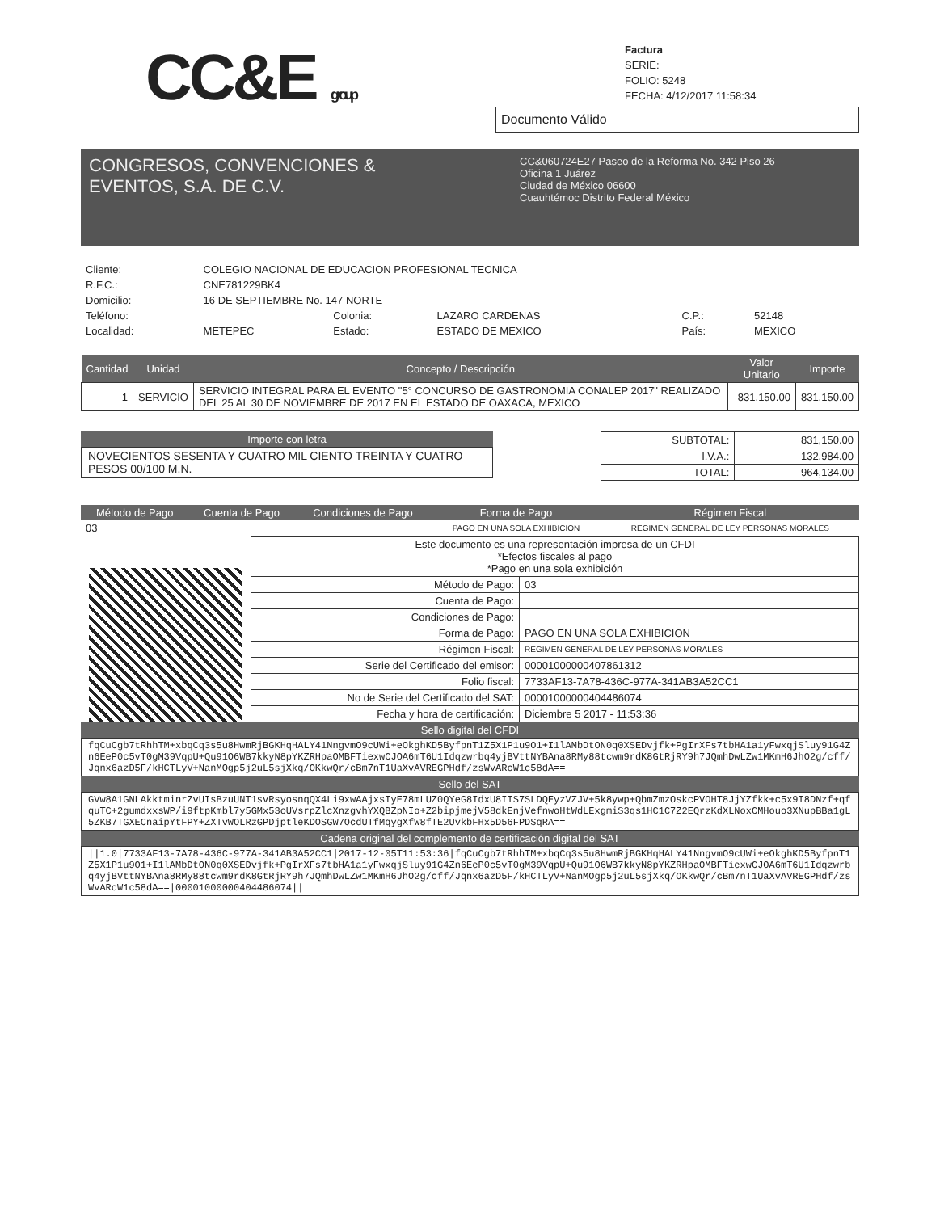CC&E group
Factura
SERIE:
FOLIO: 5248
FECHA: 4/12/2017 11:58:34
Documento Válido
CONGRESOS, CONVENCIONES &
EVENTOS, S.A. DE C.V.
CC&060724E27 Paseo de la Reforma No. 342 Piso 26
Oficina 1 Juárez
Ciudad de México 06600
Cuauhtémoc Distrito Federal México
| Cliente: | COLEGIO NACIONAL DE EDUCACION PROFESIONAL TECNICA | | | | |
| R.F.C.: | CNE781229BK4 | | | | |
| Domicilio: | 16 DE SEPTIEMBRE No. 147 NORTE | | | | |
| Teléfono: | | Colonia: | LAZARO CARDENAS | C.P.: | 52148 |
| Localidad: | METEPEC | Estado: | ESTADO DE MEXICO | País: | MEXICO |
| Cantidad | Unidad | Concepto / Descripción | Valor Unitario | Importe |
| --- | --- | --- | --- | --- |
| 1 | SERVICIO | SERVICIO INTEGRAL PARA EL EVENTO "5° CONCURSO DE GASTRONOMIA CONALEP 2017" REALIZADO DEL 25 AL 30 DE NOVIEMBRE DE 2017 EN EL ESTADO DE OAXACA, MEXICO | 831,150.00 | 831,150.00 |
Importe con letra
NOVECIENTOS SESENTA Y CUATRO MIL CIENTO TREINTA Y CUATRO PESOS 00/100 M.N.
| SUBTOTAL: | 831,150.00 |
| I.V.A.: | 132,984.00 |
| TOTAL: | 964,134.00 |
| Método de Pago | Cuenta de Pago | Condiciones de Pago | Forma de Pago | Régimen Fiscal |
| --- | --- | --- | --- | --- |
| 03 | | | PAGO EN UNA SOLA EXHIBICION | REGIMEN GENERAL DE LEY PERSONAS MORALES |
| Este documento es una representación impresa de un CFDI *Efectos fiscales al pago *Pago en una sola exhibición | |
| Método de Pago: | 03 |
| Cuenta de Pago: | |
| Condiciones de Pago: | |
| Forma de Pago: | PAGO EN UNA SOLA EXHIBICION |
| Régimen Fiscal: | REGIMEN GENERAL DE LEY PERSONAS MORALES |
| Serie del Certificado del emisor: | 00001000000407861312 |
| Folio fiscal: | 7733AF13-7A78-436C-977A-341AB3A52CC1 |
| No de Serie del Certificado del SAT: | 00001000000404486074 |
| Fecha y hora de certificación: | Diciembre 5 2017 - 11:53:36 |
Sello digital del CFDI
fqCuCgb7tRhhTM+xbqCq3s5u8HwmRjBGKHqHALY41NngvmO9cUWi+eOkghKD5ByfpnT1Z5X1P1u9O1+I1lAMbDtON0q0XSEDvjfk+PgIrXFs7tbHA1a1yFwxqjSluy91G4Zn6EeP0c5vT0gM39VqpU+Qu91O6WB7kkyN8pYKZRHpaOMBFTiexwCJOA6mT6U1Idqzwrbq4yjBVttNYBAna8RMy88tcwm9rdK8GtRjRY9h7JQmhDwLZw1MKmH6JhO2g/cff/Jqnx6azD5F/kHCTLyV+NanMOgp5j2uL5sjXkq/OKkwQr/cBm7nT1UaXvAVREGPHdf/zsWvARcW1c58dA==
Sello del SAT
GVw8A1GNLAkktminrZvUIsBzuUNT1svRsyosnqQX4Li9xwAAjxsIyE78mLUZ0QYeG8IdxU8IIS7SLDQEyzVZJV+5k8ywp+QbmZmzOskcPVOHT8JjYZfkk+c5x9I8DNzf+qfquTC+2gumdxxsWP/i9ftpKmbl7y5GMx53oUVsrpZlcXnzgvhYXQBZpNIo+Z2bipjmejV58dkEnjVefnwoHtWdLExgmiS3qs1HC1C7Z2EQrzKdXLNoxCMHouo3XNupBBa1gL5ZKB7TGXECnaipYtFPY+ZXTvWOLRzGPDjptleKDOSGW7OcdUTfMqygXfW8fTE2UvkbFHx5D56FPDSqRA==
Cadena original del complemento de certificación digital del SAT
||1.0|7733AF13-7A78-436C-977A-341AB3A52CC1|2017-12-05T11:53:36|fqCuCgb7tRhhTM+xbqCq3s5u8HwmRjBGKHqHALY41NngvmO9cUWi+eOkghKD5ByfpnT1Z5X1P1u9O1+I1lAMbDtON0q0XSEDvjfk+PgIrXFs7tbHA1a1yFwxqjSluy91G4Zn6EeP0c5vT0gM39VqpU+Qu91O6WB7kkyN8pYKZRHpaOMBFTiexwCJOA6mT6U1Idqzwrbq4yjBVttNYBAna8RMy88tcwm9rdK8GtRjRY9h7JQmhDwLZw1MKmH6JhO2g/cff/Jqnx6azD5F/kHCTLyV+NanMOgp5j2uL5sjXkq/OKkwQr/cBm7nT1UaXvAVREGPHdf/zsWvARcW1c58dA==|00001000000404486074||